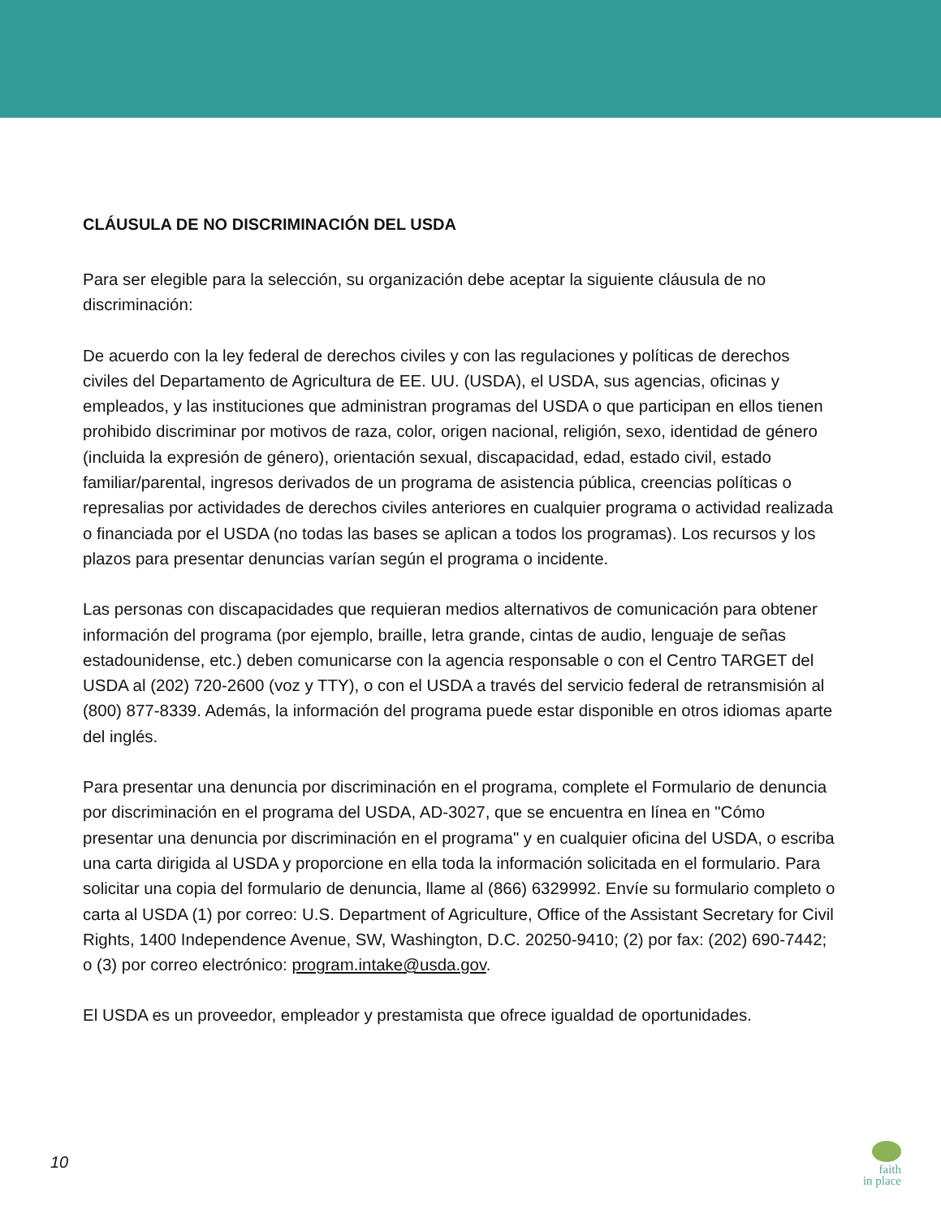CLÁUSULA DE NO DISCRIMINACIÓN DEL USDA
Para ser elegible para la selección, su organización debe aceptar la siguiente cláusula de no discriminación:
De acuerdo con la ley federal de derechos civiles y con las regulaciones y políticas de derechos civiles del Departamento de Agricultura de EE. UU. (USDA), el USDA, sus agencias, oficinas y empleados, y las instituciones que administran programas del USDA o que participan en ellos tienen prohibido discriminar por motivos de raza, color, origen nacional, religión, sexo, identidad de género (incluida la expresión de género), orientación sexual, discapacidad, edad, estado civil, estado familiar/parental, ingresos derivados de un programa de asistencia pública, creencias políticas o represalias por actividades de derechos civiles anteriores en cualquier programa o actividad realizada o financiada por el USDA (no todas las bases se aplican a todos los programas). Los recursos y los plazos para presentar denuncias varían según el programa o incidente.
Las personas con discapacidades que requieran medios alternativos de comunicación para obtener información del programa (por ejemplo, braille, letra grande, cintas de audio, lenguaje de señas estadounidense, etc.) deben comunicarse con la agencia responsable o con el Centro TARGET del USDA al (202) 720-2600 (voz y TTY), o con el USDA a través del servicio federal de retransmisión al (800) 877-8339. Además, la información del programa puede estar disponible en otros idiomas aparte del inglés.
Para presentar una denuncia por discriminación en el programa, complete el Formulario de denuncia por discriminación en el programa del USDA, AD-3027, que se encuentra en línea en "Cómo presentar una denuncia por discriminación en el programa" y en cualquier oficina del USDA, o escriba una carta dirigida al USDA y proporcione en ella toda la información solicitada en el formulario. Para solicitar una copia del formulario de denuncia, llame al (866) 6329992. Envíe su formulario completo o carta al USDA (1) por correo: U.S. Department of Agriculture, Office of the Assistant Secretary for Civil Rights, 1400 Independence Avenue, SW, Washington, D.C. 20250-9410; (2) por fax: (202) 690-7442; o (3) por correo electrónico: program.intake@usda.gov.
El USDA es un proveedor, empleador y prestamista que ofrece igualdad de oportunidades.
10
faith
in place